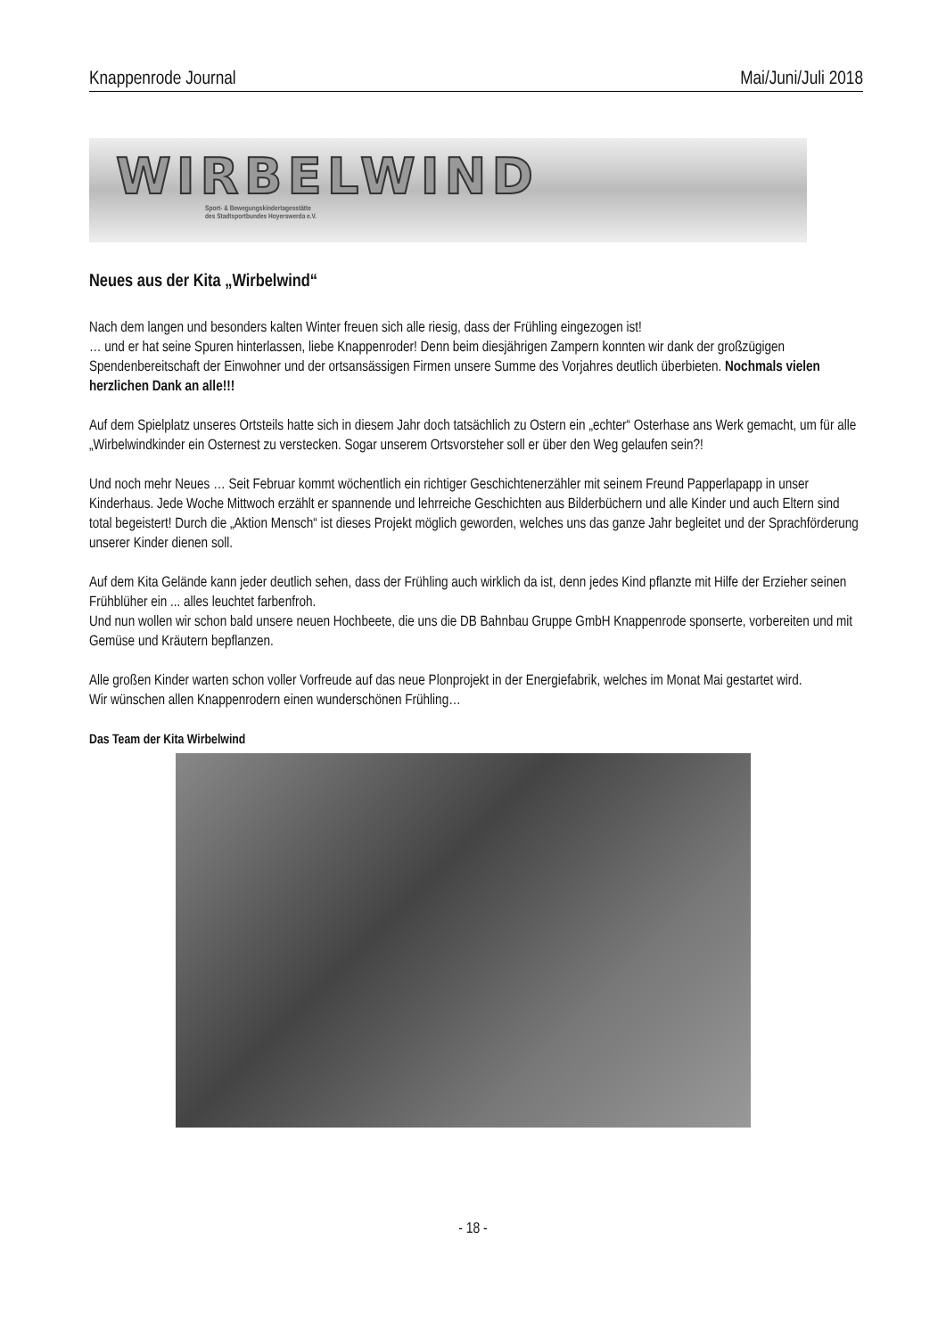Knappenrode Journal Mai/Juni/Juli 2018
WIRBELWIND
Sport- & Bewegungskindertagesstätte
des Stadtsportbundes Hoyerswerda e.V.
Neues aus der Kita „Wirbelwind“
Nach dem langen und besonders kalten Winter freuen sich alle riesig, dass der Frühling eingezogen ist!
… und er hat seine Spuren hinterlassen, liebe Knappenroder! Denn beim diesjährigen Zampern konnten wir dank der großzügigen Spendenbereitschaft der Einwohner und der ortsansässigen Firmen unsere Summe des Vorjahres deutlich überbieten. Nochmals vielen herzlichen Dank an alle!!!
Auf dem Spielplatz unseres Ortsteils hatte sich in diesem Jahr doch tatsächlich zu Ostern ein „echter“ Osterhase ans Werk gemacht, um für alle „Wirbelwindkinder ein Osternest zu verstecken. Sogar unserem Ortsvorsteher soll er über den Weg gelaufen sein?!
Und noch mehr Neues … Seit Februar kommt wöchentlich ein richtiger Geschichtenerzähler mit seinem Freund Papperlapapp in unser Kinderhaus. Jede Woche Mittwoch erzählt er spannende und lehrreiche Geschichten aus Bilderbüchern und alle Kinder und auch Eltern sind total begeistert! Durch die „Aktion Mensch“ ist dieses Projekt möglich geworden, welches uns das ganze Jahr begleitet und der Sprachförderung unserer Kinder dienen soll.
Auf dem Kita Gelände kann jeder deutlich sehen, dass der Frühling auch wirklich da ist, denn jedes Kind pflanzte mit Hilfe der Erzieher seinen Frühblüher ein ... alles leuchtet farbenfroh.
Und nun wollen wir schon bald unsere neuen Hochbeete, die uns die DB Bahnbau Gruppe GmbH Knappenrode sponserte, vorbereiten und mit Gemüse und Kräutern bepflanzen.
Alle großen Kinder warten schon voller Vorfreude auf das neue Plonprojekt in der Energiefabrik, welches im Monat Mai gestartet wird.
Wir wünschen allen Knappenrodern einen wunderschönen Frühling…
Das Team der Kita Wirbelwind
- 18 -